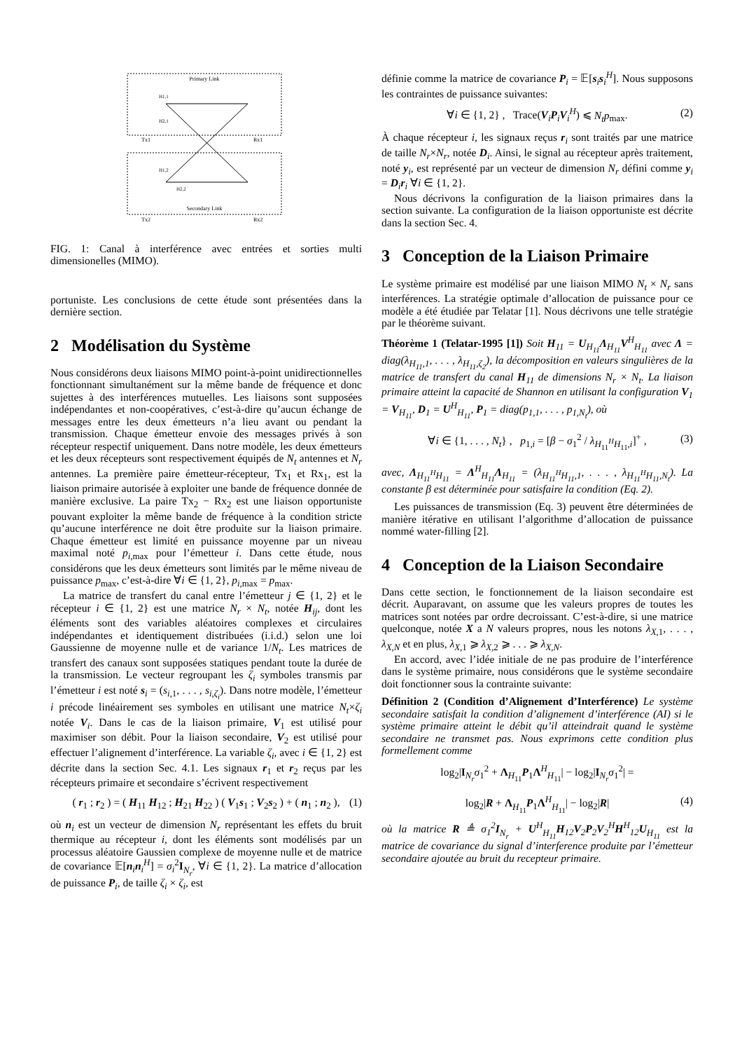Primary Link
Secondary Link
H1,1
H2,1
H1,2
H2,2
Tx1
Rx1
Tx2
Rx2
FIG. 1: Canal à interférence avec entrées et sorties multi dimensionelles (MIMO).
portuniste. Les conclusions de cette étude sont présentées dans la dernière section.
2 Modélisation du Système
Nous considérons deux liaisons MIMO point-à-point unidirectionnelles fonctionnant simultanément sur la même bande de fréquence et donc sujettes à des interférences mutuelles. Les liaisons sont supposées indépendantes et non-coopératives, c’est-à-dire qu’aucun échange de messages entre les deux émetteurs n’a lieu avant ou pendant la transmission. Chaque émetteur envoie des messages privés à son récepteur respectif uniquement. Dans notre modèle, les deux émetteurs et les deux récepteurs sont respectivement équipés de N<sub>t</sub> antennes et N<sub>r</sub> antennes. La première paire émetteur-récepteur, Tx<sub>1</sub> et Rx<sub>1</sub>, est la liaison primaire autorisée à exploiter une bande de fréquence donnée de manière exclusive. La paire Tx<sub>2</sub> − Rx<sub>2</sub> est une liaison opportuniste pouvant exploiter la même bande de fréquence à la condition stricte qu’aucune interférence ne doit être produite sur la liaison primaire. Chaque émetteur est limité en puissance moyenne par un niveau maximal noté p<sub>i,max</sub> pour l’émetteur i. Dans cette étude, nous considérons que les deux émetteurs sont limités par le même niveau de puissance p<sub>max</sub>, c’est-à-dire ∀i ∈ {1, 2}, p<sub>i,max</sub> = p<sub>max</sub>.
La matrice de transfert du canal entre l’émetteur j ∈ {1, 2} et le récepteur i ∈ {1, 2} est une matrice N<sub>r</sub> × N<sub>t</sub>, notée H<sub>ij</sub>, dont les éléments sont des variables aléatoires complexes et circulaires indépendantes et identiquement distribuées (i.i.d.) selon une loi Gaussienne de moyenne nulle et de variance 1/N<sub>t</sub>. Les matrices de transfert des canaux sont supposées statiques pendant toute la durée de la transmission. Le vecteur regroupant les ζ<sub>i</sub> symboles transmis par l’émetteur i est noté s<sub>i</sub> = (s<sub>i,1</sub>, . . . , s<sub>i,ζ<sub>i</sub></sub>). Dans notre modèle, l’émetteur i précode linéairement ses symboles en utilisant une matrice N<sub>t</sub>×ζ<sub>i</sub> notée V<sub>i</sub>. Dans le cas de la liaison primaire, V<sub>1</sub> est utilisé pour maximiser son débit. Pour la liaison secondaire, V<sub>2</sub> est utilisé pour effectuer l’alignement d’interférence. La variable ζ<sub>i</sub>, avec i ∈ {1, 2} est décrite dans la section Sec. 4.1. Les signaux r<sub>1</sub> et r<sub>2</sub> reçus par les récepteurs primaire et secondaire s’écrivent respectivement
( r<sub>1</sub> ; r<sub>2</sub> ) = ( H<sub>11</sub> H<sub>12</sub> ; H<sub>21</sub> H<sub>22</sub> ) ( V<sub>1</sub>s<sub>1</sub> ; V<sub>2</sub>s<sub>2</sub> ) + ( n<sub>1</sub> ; n<sub>2</sub> ), (1)
où n<sub>i</sub> est un vecteur de dimension N<sub>r</sub> représentant les effets du bruit thermique au récepteur i, dont les éléments sont modélisés par un processus aléatoire Gaussien complexe de moyenne nulle et de matrice de covariance 𝔼[n<sub>i</sub>n<sub>i</sub><sup>H</sup>] = σ<sub>i</sub><sup>2</sup>I<sub>N<sub>r</sub></sub>, ∀i ∈ {1, 2}. La matrice d’allocation de puissance P<sub>i</sub>, de taille ζ<sub>i</sub> × ζ<sub>i</sub>, est
définie comme la matrice de covariance P<sub>i</sub> = 𝔼[s<sub>i</sub>s<sub>i</sub><sup>H</sup>]. Nous supposons les contraintes de puissance suivantes:
∀i ∈ {1, 2} , Trace(V<sub>i</sub>P<sub>i</sub>V<sub>i</sub><sup>H</sup>) ⩽ N<sub>t</sub>p<sub>max</sub>. (2)
À chaque récepteur i, les signaux reçus r<sub>i</sub> sont traités par une matrice de taille N<sub>r</sub>×N<sub>r</sub>, notée D<sub>i</sub>. Ainsi, le signal au récepteur après traitement, noté y<sub>i</sub>, est représenté par un vecteur de dimension N<sub>r</sub> défini comme y<sub>i</sub> = D<sub>i</sub>r<sub>i</sub> ∀i ∈ {1, 2}.
Nous décrivons la configuration de la liaison primaires dans la section suivante. La configuration de la liaison opportuniste est décrite dans la section Sec. 4.
3 Conception de la Liaison Primaire
Le système primaire est modélisé par une liaison MIMO N<sub>t</sub> × N<sub>r</sub> sans interférences. La stratégie optimale d’allocation de puissance pour ce modèle a été étudiée par Telatar [1]. Nous décrivons une telle stratégie par le théorème suivant.
Théorème 1 (Telatar-1995 [1]) Soit H<sub>11</sub> = U<sub>H<sub>11</sub></sub>Λ<sub>H<sub>11</sub></sub>V<sup>H</sup><sub>H<sub>11</sub></sub> avec Λ = diag(λ<sub>H<sub>11</sub>,1</sub>, . . . , λ<sub>H<sub>11</sub>,ζ<sub>2</sub></sub>), la décomposition en valeurs singulières de la matrice de transfert du canal H<sub>11</sub> de dimensions N<sub>r</sub> × N<sub>t</sub>. La liaison primaire atteint la capacité de Shannon en utilisant la configuration V<sub>1</sub> = V<sub>H<sub>11</sub></sub>, D<sub>1</sub> = U<sup>H</sup><sub>H<sub>11</sub></sub>, P<sub>1</sub> = diag(p<sub>1,1</sub>, . . . , p<sub>1,N<sub>t</sub></sub>), où
∀i ∈ {1, . . . , N<sub>t</sub>} , p<sub>1,i</sub> = [β − σ<sub>1</sub><sup>2</sup> / λ<sub>H<sub>11</sub><sup>H</sup>H<sub>11</sub>,i</sub>]<sup>+</sup> , (3)
avec, Λ<sub>H<sub>11</sub><sup>H</sup>H<sub>11</sub></sub> = Λ<sup>H</sup><sub>H<sub>11</sub></sub>Λ<sub>H<sub>11</sub></sub> = (λ<sub>H<sub>11</sub><sup>H</sup>H<sub>11</sub>,1</sub>, . . . , λ<sub>H<sub>11</sub><sup>H</sup>H<sub>11</sub>,N<sub>t</sub></sub>). La constante β est déterminée pour satisfaire la condition (Eq. 2).
Les puissances de transmission (Eq. 3) peuvent être déterminées de manière itérative en utilisant l’algorithme d’allocation de puissance nommé water-filling [2].
4 Conception de la Liaison Secondaire
Dans cette section, le fonctionnement de la liaison secondaire est décrit. Auparavant, on assume que les valeurs propres de toutes les matrices sont notées par ordre decroissant. C’est-à-dire, si une matrice quelconque, notée X a N valeurs propres, nous les notons λ<sub>X,1</sub>, . . . , λ<sub>X,N</sub> et en plus, λ<sub>X,1</sub> ⩾ λ<sub>X,2</sub> ⩾ . . . ⩾ λ<sub>X,N</sub>.
En accord, avec l’idée initiale de ne pas produire de l’interférence dans le système primaire, nous considérons que le système secondaire doit fonctionner sous la contrainte suivante:
Définition 2 (Condition d’Alignement d’Interférence) Le système secondaire satisfait la condition d’alignement d’interférence (AI) si le système primaire atteint le débit qu’il atteindrait quand le système secondaire ne transmet pas. Nous exprimons cette condition plus formellement comme
log<sub>2</sub>|I<sub>N<sub>r</sub></sub>σ<sub>1</sub><sup>2</sup> + Λ<sub>H<sub>11</sub></sub>P<sub>1</sub>Λ<sup>H</sup><sub>H<sub>11</sub></sub>| − log<sub>2</sub>|I<sub>N<sub>r</sub></sub>σ<sub>1</sub><sup>2</sup>| =
log<sub>2</sub>|R + Λ<sub>H<sub>11</sub></sub>P<sub>1</sub>Λ<sup>H</sup><sub>H<sub>11</sub></sub>| − log<sub>2</sub>|R| (4)
où la matrice R ≜ σ<sub>1</sub><sup>2</sup>I<sub>N<sub>r</sub></sub> + U<sup>H</sup><sub>H<sub>11</sub></sub>H<sub>12</sub>V<sub>2</sub>P<sub>2</sub>V<sub>2</sub><sup>H</sup>H<sup>H</sup><sub>12</sub>U<sub>H<sub>11</sub></sub> est la matrice de covariance du signal d’interference produite par l’émetteur secondaire ajoutée au bruit du recepteur primaire.